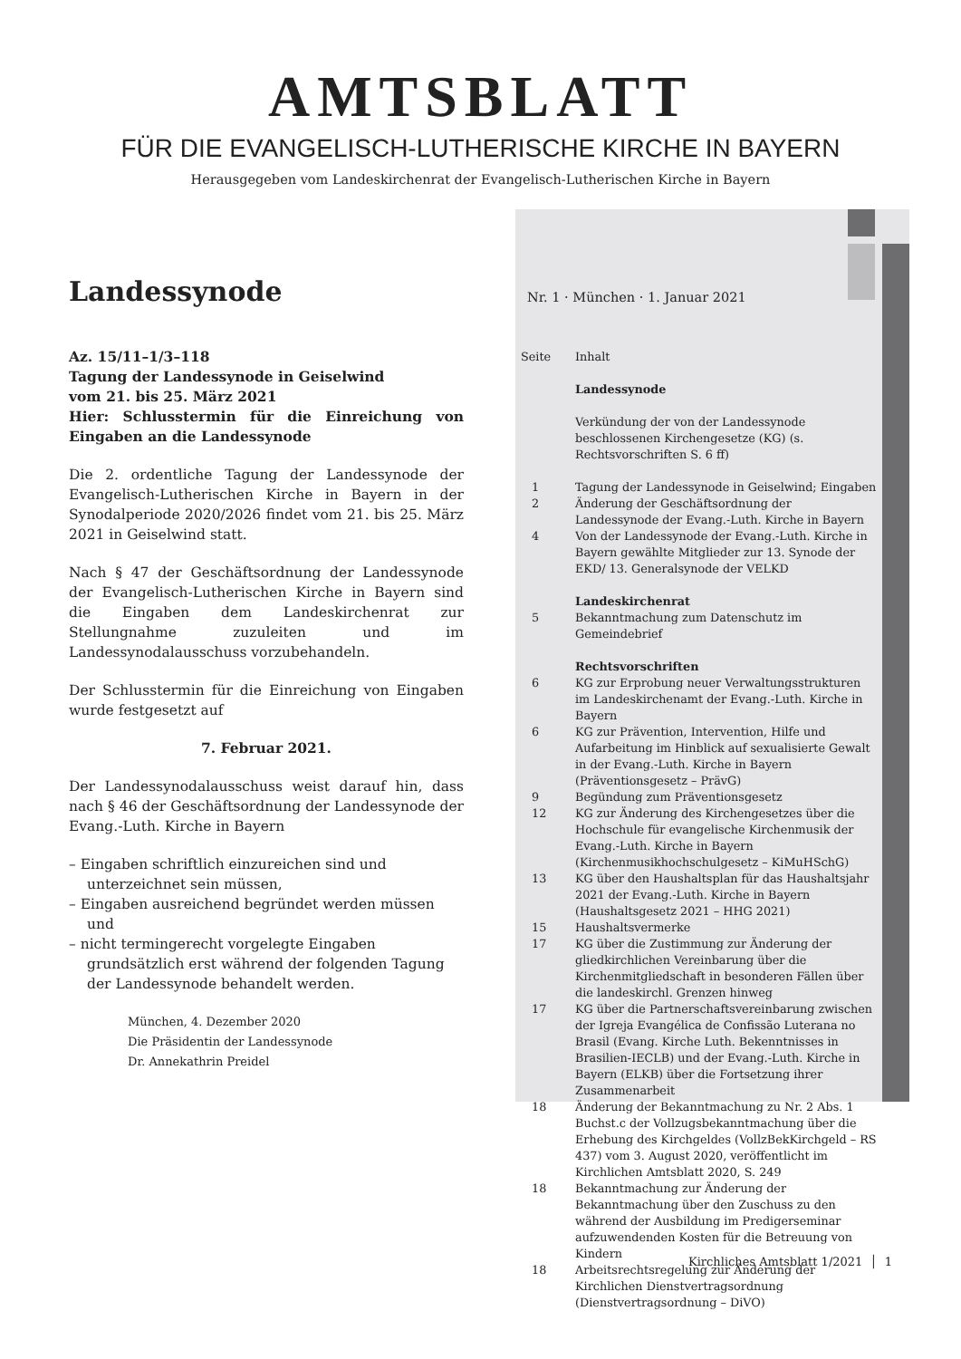AMTSBLATT
FÜR DIE EVANGELISCH-LUTHERISCHE KIRCHE IN BAYERN
Herausgegeben vom Landeskirchenrat der Evangelisch-Lutherischen Kirche in Bayern
Landessynode
Az. 15/11–1/3–118
Tagung der Landessynode in Geiselwind
vom 21. bis 25. März 2021
Hier: Schlusstermin für die Einreichung von Eingaben an die Landessynode
Die 2. ordentliche Tagung der Landessynode der Evangelisch-Lutherischen Kirche in Bayern in der Synodalperiode 2020/2026 findet vom 21. bis 25. März 2021 in Geiselwind statt.
Nach § 47 der Geschäftsordnung der Landessynode der Evangelisch-Lutherischen Kirche in Bayern sind die Eingaben dem Landeskirchenrat zur Stellungnahme zuzuleiten und im Landessynodalausschuss vorzubehandeln.
Der Schlusstermin für die Einreichung von Eingaben wurde festgesetzt auf
7. Februar 2021.
Der Landessynodalausschuss weist darauf hin, dass nach § 46 der Geschäftsordnung der Landessynode der Evang.-Luth. Kirche in Bayern
– Eingaben schriftlich einzureichen sind und unterzeichnet sein müssen,
– Eingaben ausreichend begründet werden müssen und
– nicht termingerecht vorgelegte Eingaben grundsätzlich erst während der folgenden Tagung der Landessynode behandelt werden.
München, 4. Dezember 2020
Die Präsidentin der Landessynode
Dr. Annekathrin Preidel
Nr. 1 · München · 1. Januar 2021
| Seite | Inhalt |
| | Landessynode |
| | Verkündung der von der Landessynode beschlossenen Kirchengesetze (KG) (s. Rechtsvorschriften S. 6 ff) |
| 1 | Tagung der Landessynode in Geiselwind; Eingaben |
| 2 | Änderung der Geschäftsordnung der Landessynode der Evang.-Luth. Kirche in Bayern |
| 4 | Von der Landessynode der Evang.-Luth. Kirche in Bayern gewählte Mitglieder zur 13. Synode der EKD/ 13. Generalsynode der VELKD |
| | Landeskirchenrat |
| 5 | Bekanntmachung zum Datenschutz im Gemeindebrief |
| | Rechtsvorschriften |
| 6 | KG zur Erprobung neuer Verwaltungsstrukturen im Landeskirchenamt der Evang.-Luth. Kirche in Bayern |
| 6 | KG zur Prävention, Intervention, Hilfe und Aufarbeitung im Hinblick auf sexualisierte Gewalt in der Evang.-Luth. Kirche in Bayern (Präventionsgesetz – PrävG) |
| 9 | Begündung zum Präventionsgesetz |
| 12 | KG zur Änderung des Kirchengesetzes über die Hochschule für evangelische Kirchenmusik der Evang.-Luth. Kirche in Bayern (Kirchenmusikhochschulgesetz – KiMuHSchG) |
| 13 | KG über den Haushaltsplan für das Haushaltsjahr 2021 der Evang.-Luth. Kirche in Bayern (Haushaltsgesetz 2021 – HHG 2021) |
| 15 | Haushaltsvermerke |
| 17 | KG über die Zustimmung zur Änderung der gliedkirchlichen Vereinbarung über die Kirchenmitgliedschaft in besonderen Fällen über die landeskirchl. Grenzen hinweg |
| 17 | KG über die Partnerschaftsvereinbarung zwischen der Igreja Evangélica de Confissão Luterana no Brasil (Evang. Kirche Luth. Bekenntnisses in Brasilien-IECLB) und der Evang.-Luth. Kirche in Bayern (ELKB) über die Fortsetzung ihrer Zusammenarbeit |
| 18 | Änderung der Bekanntmachung zu Nr. 2 Abs. 1 Buchst.c der Vollzugsbekanntmachung über die Erhebung des Kirchgeldes (VollzBekKirchgeld – RS 437) vom 3. August 2020, veröffentlicht im Kirchlichen Amtsblatt 2020, S. 249 |
| 18 | Bekanntmachung zur Änderung der Bekanntmachung über den Zuschuss zu den während der Ausbildung im Predigerseminar aufzuwendenden Kosten für die Betreuung von Kindern |
| 18 | Arbeitsrechtsregelung zur Änderung der Kirchlichen Dienstvertragsordnung (Dienstvertragsordnung – DiVO) |
Kirchliches Amtsblatt 1/2021 │ 1